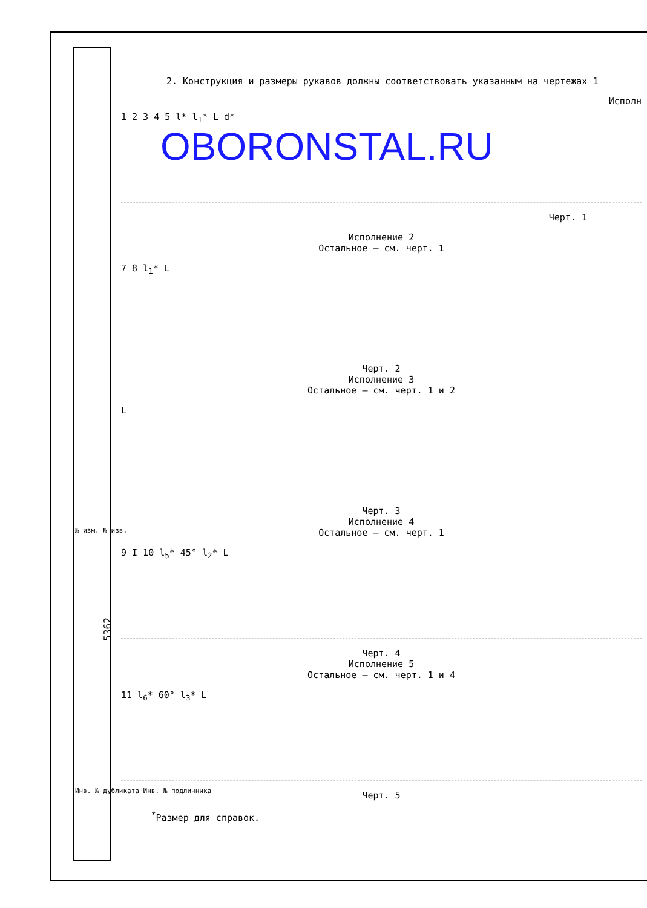5362
OBORONSTAL.RU
2. Конструкция и размеры рукавов должны соответствовать указанным на чертежах 1
Исполн
1 2 3 4 5 l* l<sub>1</sub>* L d*
Черт. 1
Исполнение 2
Остальное – см. черт. 1
7 8 l<sub>1</sub>* L
Черт. 2
Исполнение 3
Остальное – см. черт. 1 и 2
L
Черт. 3
Исполнение 4
Остальное – см. черт. 1
9 I 10 l<sub>5</sub>* 45° l<sub>2</sub>* L
Черт. 4
Исполнение 5
Остальное – см. черт. 1 и 4
11 l<sub>6</sub>* 60° l<sub>3</sub>* L
Черт. 5
<sup>*</sup> Размер для справок.
№ изм. № изв.
Инв. № дубликата Инв. № подлинника